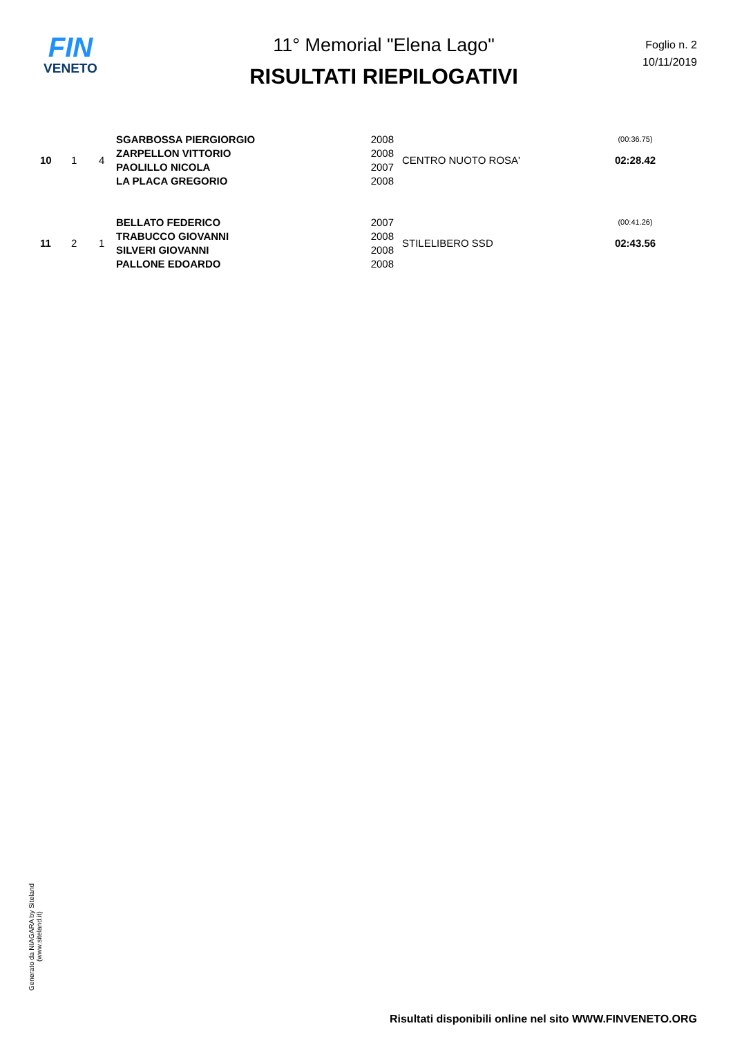FIN
VENETO
11° Memorial "Elena Lago"
RISULTATI RIEPILOGATIVI
Foglio n. 2
10/11/2019
| 10 | 1 | 4 | SGARBOSSA PIERGIORGIO | 2008 | CENTRO NUOTO ROSA' | (00:36.75) |
| | | | ZARPELLON VITTORIO | 2008 | | 02:28.42 |
| | | | PAOLILLO NICOLA | 2007 | | |
| | | | LA PLACA GREGORIO | 2008 | | |
| 11 | 2 | 1 | BELLATO FEDERICO | 2007 | STILELIBERO SSD | (00:41.26) |
| | | | TRABUCCO GIOVANNI | 2008 | | 02:43.56 |
| | | | SILVERI GIOVANNI | 2008 | | |
| | | | PALLONE EDOARDO | 2008 | | |
Generato da NIAGARA by Siteland (www.siteland.it)
Risultati disponibili online nel sito WWW.FINVENETO.ORG